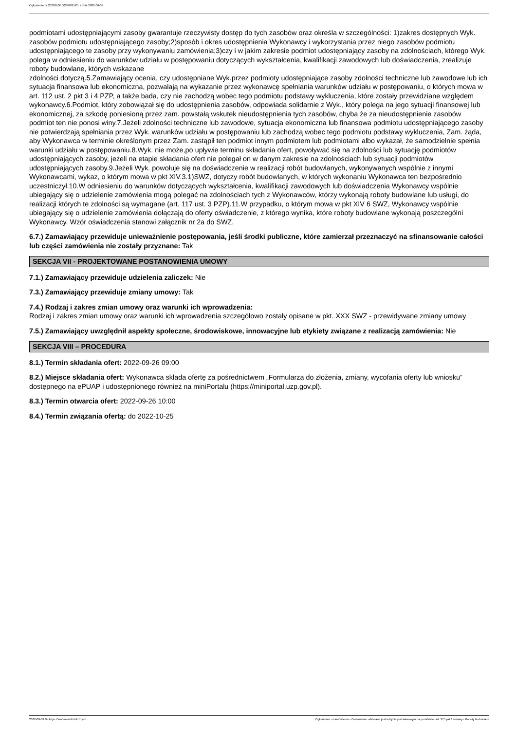Ogłoszenie nr 2022/BZP 00340935/01 z dnia 2022-09-09
podmiotami udostępniającymi zasoby gwarantuje rzeczywisty dostęp do tych zasobów oraz określa w szczególności: 1)zakres dostępnych Wyk. zasobów podmiotu udostępniającego zasoby;2)sposób i okres udostępnienia Wykonawcy i wykorzystania przez niego zasobów podmiotu udostępniającego te zasoby przy wykonywaniu zamówienia;3)czy i w jakim zakresie podmiot udostępniający zasoby na zdolnościach, którego Wyk. polega w odniesieniu do warunków udziału w postępowaniu dotyczących wykształcenia, kwalifikacji zawodowych lub doświadczenia, zrealizuje roboty budowlane, których wskazane
zdolności dotyczą.5.Zamawiający ocenia, czy udostępniane Wyk.przez podmioty udostępniające zasoby zdolności techniczne lub zawodowe lub ich sytuacja finansowa lub ekonomiczna, pozwalają na wykazanie przez wykonawcę spełniania warunków udziału w postępowaniu, o których mowa w art. 112 ust. 2 pkt 3 i 4 PZP, a także bada, czy nie zachodzą wobec tego podmiotu podstawy wykluczenia, które zostały przewidziane względem
wykonawcy.6.Podmiot, który zobowiązał się do udostępnienia zasobów, odpowiada solidarnie z Wyk., który polega na jego sytuacji finansowej lub ekonomicznej, za szkodę poniesioną przez zam. powstałą wskutek nieudostępnienia tych zasobów, chyba że za nieudostępnienie zasobów
podmiot ten nie ponosi winy.7.Jeżeli zdolności techniczne lub zawodowe, sytuacja ekonomiczna lub finansowa podmiotu udostępniającego zasoby nie potwierdzają spełniania przez Wyk. warunków udziału w postępowaniu lub zachodzą wobec tego podmiotu podstawy wykluczenia, Zam. żąda, aby Wykonawca w terminie określonym przez Zam. zastąpił ten podmiot innym podmiotem lub podmiotami albo wykazał, że samodzielnie spełnia warunki udziału w postępowaniu.8.Wyk. nie może,po upływie terminu składania ofert, powoływać się na zdolności lub sytuację podmiotów udostępniających zasoby, jeżeli na etapie składania ofert nie polegał on w danym zakresie na zdolnościach lub sytuacji podmiotów udostępniających zasoby.9.Jeżeli Wyk. powołuje się na doświadczenie w realizacji robót budowlanych, wykonywanych wspólnie z innymi Wykonawcami, wykaz, o którym mowa w pkt XIV.3.1)SWZ, dotyczy robót budowlanych, w których wykonaniu Wykonawca ten bezpośrednio uczestniczył.10.W odniesieniu do warunków dotyczących wykształcenia, kwalifikacji zawodowych lub doświadczenia Wykonawcy wspólnie ubiegający się o udzielenie zamówienia mogą polegać na zdolnościach tych z Wykonawców, którzy wykonają roboty budowlane lub usługi, do realizacji których te zdolności są wymagane (art. 117 ust. 3 PZP).11.W przypadku, o którym mowa w pkt XIV 6 SWZ, Wykonawcy wspólnie ubiegający się o udzielenie zamówienia dołączają do oferty oświadczenie, z którego wynika, które roboty budowlane wykonają poszczególni Wykonawcy. Wzór oświadczenia stanowi załącznik nr 2a do SWZ.
6.7.) Zamawiający przewiduje unieważnienie postępowania, jeśli środki publiczne, które zamierzał przeznaczyć na sfinansowanie całości lub części zamówienia nie zostały przyznane: Tak
SEKCJA VII - PROJEKTOWANE POSTANOWIENIA UMOWY
7.1.) Zamawiający przewiduje udzielenia zaliczek: Nie
7.3.) Zamawiający przewiduje zmiany umowy: Tak
7.4.) Rodzaj i zakres zmian umowy oraz warunki ich wprowadzenia:
Rodzaj i zakres zmian umowy oraz warunki ich wprowadzenia szczegółowo zostały opisane w pkt. XXX SWZ - przewidywane zmiany umowy
7.5.) Zamawiający uwzględnił aspekty społeczne, środowiskowe, innowacyjne lub etykiety związane z realizacją zamówienia: Nie
SEKCJA VIII – PROCEDURA
8.1.) Termin składania ofert: 2022-09-26 09:00
8.2.) Miejsce składania ofert: Wykonawca składa ofertę za pośrednictwem „Formularza do złożenia, zmiany, wycofania oferty lub wniosku” dostępnego na ePUAP i udostępnionego również na miniPortalu (https://miniportal.uzp.gov.pl).
8.3.) Termin otwarcia ofert: 2022-09-26 10:00
8.4.) Termin związania ofertą: do 2022-10-25
2022-09-09 Biuletyn Zamówień Publicznych Ogłoszenie o zamówieniu - Zamówienie udzielane jest w trybie podstawowym na podstawie: art. 275 pkt 1 ustawy - Roboty budowlane